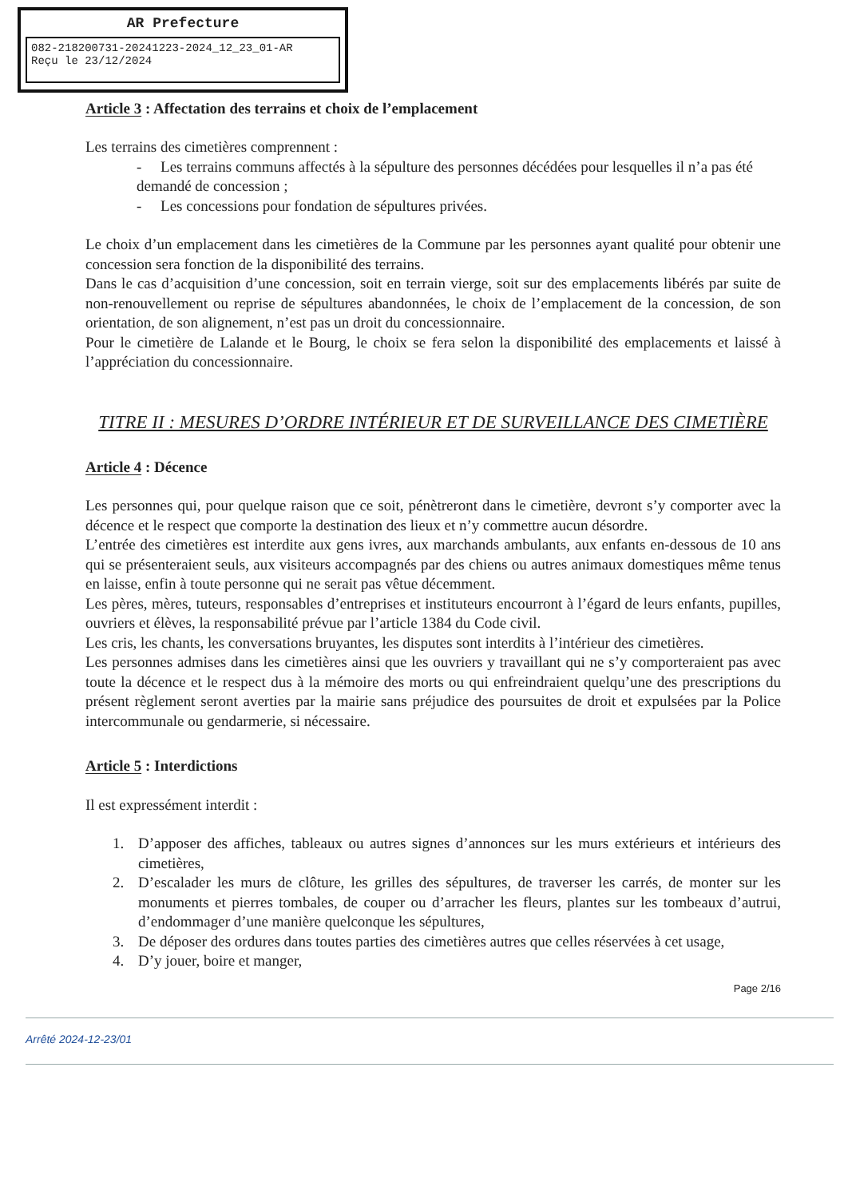AR Prefecture
082-218200731-20241223-2024_12_23_01-AR
Reçu le 23/12/2024
Article 3 : Affectation des terrains et choix de l’emplacement
Les terrains des cimetières comprennent :
- Les terrains communs affectés à la sépulture des personnes décédées pour lesquelles il n’a pas été demandé de concession ;
- Les concessions pour fondation de sépultures privées.
Le choix d’un emplacement dans les cimetières de la Commune par les personnes ayant qualité pour obtenir une concession sera fonction de la disponibilité des terrains.
Dans le cas d’acquisition d’une concession, soit en terrain vierge, soit sur des emplacements libérés par suite de non-renouvellement ou reprise de sépultures abandonnées, le choix de l’emplacement de la concession, de son orientation, de son alignement, n’est pas un droit du concessionnaire.
Pour le cimetière de Lalande et le Bourg, le choix se fera selon la disponibilité des emplacements et laissé à l’appréciation du concessionnaire.
TITRE II : MESURES D’ORDRE INTÉRIEUR ET DE SURVEILLANCE DES CIMETIÈRE
Article 4 : Décence
Les personnes qui, pour quelque raison que ce soit, pénètreront dans le cimetière, devront s’y comporter avec la décence et le respect que comporte la destination des lieux et n’y commettre aucun désordre.
L’entrée des cimetières est interdite aux gens ivres, aux marchands ambulants, aux enfants en-dessous de 10 ans qui se présenteraient seuls, aux visiteurs accompagnés par des chiens ou autres animaux domestiques même tenus en laisse, enfin à toute personne qui ne serait pas vêtue décemment.
Les pères, mères, tuteurs, responsables d’entreprises et instituteurs encourront à l’égard de leurs enfants, pupilles, ouvriers et élèves, la responsabilité prévue par l’article 1384 du Code civil.
Les cris, les chants, les conversations bruyantes, les disputes sont interdits à l’intérieur des cimetières.
Les personnes admises dans les cimetières ainsi que les ouvriers y travaillant qui ne s’y comporteraient pas avec toute la décence et le respect dus à la mémoire des morts ou qui enfreindraient quelqu’une des prescriptions du présent règlement seront averties par la mairie sans préjudice des poursuites de droit et expulsées par la Police intercommunale ou gendarmerie, si nécessaire.
Article 5 : Interdictions
Il est expressément interdit :
1. D’apposer des affiches, tableaux ou autres signes d’annonces sur les murs extérieurs et intérieurs des cimetières,
2. D’escalader les murs de clôture, les grilles des sépultures, de traverser les carrés, de monter sur les monuments et pierres tombales, de couper ou d’arracher les fleurs, plantes sur les tombeaux d’autrui, d’endommager d’une manière quelconque les sépultures,
3. De déposer des ordures dans toutes parties des cimetières autres que celles réservées à cet usage,
4. D’y jouer, boire et manger,
Page 2/16
Arrêté 2024-12-23/01